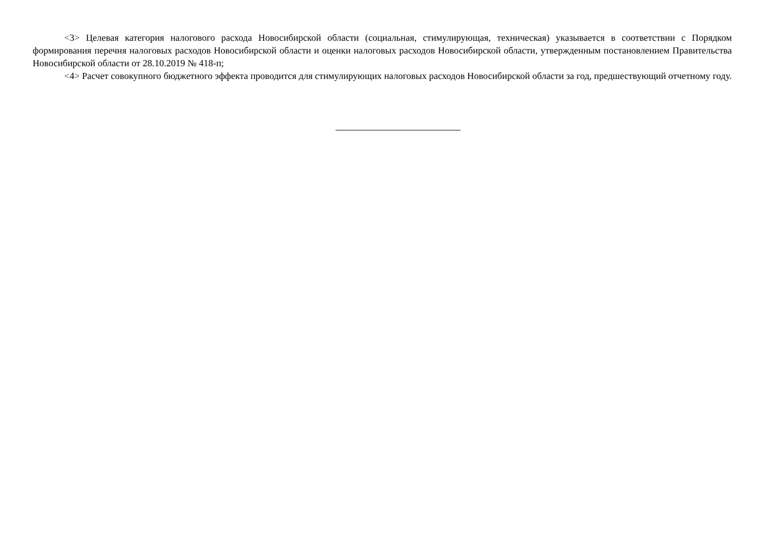<3> Целевая категория налогового расхода Новосибирской области (социальная, стимулирующая, техническая) указывается в соответствии с Порядком формирования перечня налоговых расходов Новосибирской области и оценки налоговых расходов Новосибирской области, утвержденным постановлением Правительства Новосибирской области от 28.10.2019 № 418-п;
<4> Расчет совокупного бюджетного эффекта проводится для стимулирующих налоговых расходов Новосибирской области за год, предшествующий отчетному году.